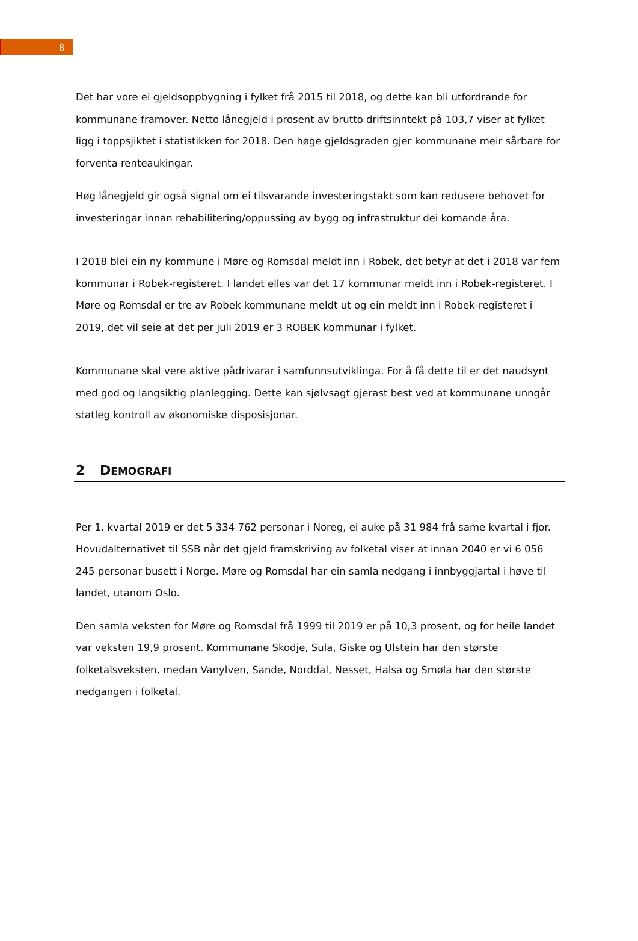8
Det har vore ei gjeldsoppbygning i fylket frå 2015 til 2018, og dette kan bli utfordrande for kommunane framover. Netto lånegjeld i prosent av brutto driftsinntekt på 103,7 viser at fylket ligg i toppsjiktet i statistikken for 2018. Den høge gjeldsgraden gjer kommunane meir sårbare for forventa renteaukingar.
Høg lånegjeld gir også signal om ei tilsvarande investeringstakt som kan redusere behovet for investeringar innan rehabilitering/oppussing av bygg og infrastruktur dei komande åra.
I 2018 blei ein ny kommune i Møre og Romsdal meldt inn i Robek, det betyr at det i 2018 var fem kommunar i Robek-registeret. I landet elles var det 17 kommunar meldt inn i Robek-registeret. I Møre og Romsdal er tre av Robek kommunane meldt ut og ein meldt inn i Robek-registeret i 2019, det vil seie at det per juli 2019 er 3 ROBEK kommunar i fylket.
Kommunane skal vere aktive pådrivarar i samfunnsutviklinga. For å få dette til er det naudsynt med god og langsiktig planlegging. Dette kan sjølvsagt gjerast best ved at kommunane unngår statleg kontroll av økonomiske disposisjonar.
2 DEMOGRAFI
Per 1. kvartal 2019 er det 5 334 762 personar i Noreg, ei auke på 31 984 frå same kvartal i fjor. Hovudalternativet til SSB når det gjeld framskriving av folketal viser at innan 2040 er vi 6 056 245 personar busett i Norge. Møre og Romsdal har ein samla nedgang i innbyggjartal i høve til landet, utanom Oslo.
Den samla veksten for Møre og Romsdal frå 1999 til 2019 er på 10,3 prosent, og for heile landet var veksten 19,9 prosent. Kommunane Skodje, Sula, Giske og Ulstein har den største folketalsveksten, medan Vanylven, Sande, Norddal, Nesset, Halsa og Smøla har den største nedgangen i folketal.